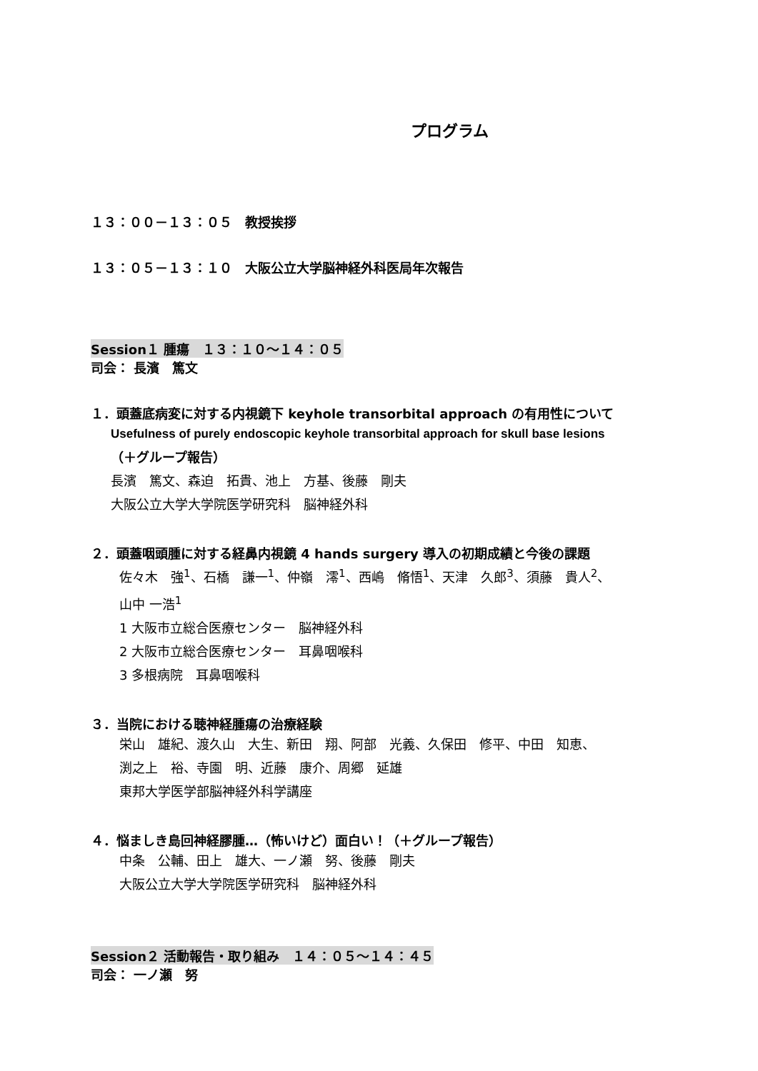プログラム
１３：００－１３：０５　教授挨拶
１３：０５－１３：１０　大阪公立大学脳神経外科医局年次報告
Session１ 腫瘍　１３：１０～１４：０５
司会： 長濱　篤文
１．頭蓋底病変に対する内視鏡下 keyhole transorbital approach の有用性について
Usefulness of purely endoscopic keyhole transorbital approach for skull base lesions
（＋グループ報告）
長濱　篤文、森迫　拓貴、池上　方基、後藤　剛夫
大阪公立大学大学院医学研究科　脳神経外科
２．頭蓋咽頭腫に対する経鼻内視鏡 4 hands surgery 導入の初期成績と今後の課題
佐々木　強<sup>1</sup>、石橋　謙一<sup>1</sup>、仲嶺　澪<sup>1</sup>、西嶋　脩悟<sup>1</sup>、天津　久郎<sup>3</sup>、須藤　貴人<sup>2</sup>、
山中 一浩<sup>1</sup>
1 大阪市立総合医療センター　脳神経外科
2 大阪市立総合医療センター　耳鼻咽喉科
3 多根病院　耳鼻咽喉科
３．当院における聴神経腫瘍の治療経験
栄山　雄紀、渡久山　大生、新田　翔、阿部　光義、久保田　修平、中田　知恵、
渕之上　裕、寺園　明、近藤　康介、周郷　延雄
東邦大学医学部脳神経外科学講座
４．悩ましき島回神経膠腫…（怖いけど）面白い！（＋グループ報告）
中条　公輔、田上　雄大、一ノ瀬　努、後藤　剛夫
大阪公立大学大学院医学研究科　脳神経外科
Session２ 活動報告・取り組み　１４：０５～１４：４５
司会： 一ノ瀬　努